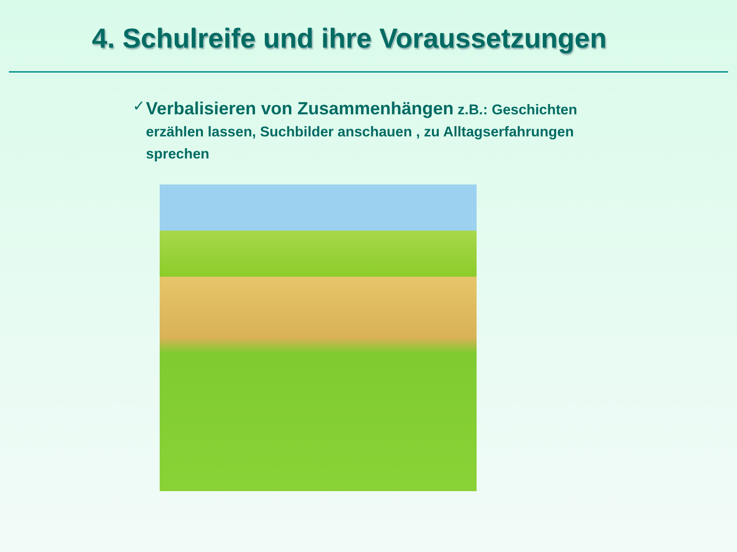4. Schulreife und ihre Voraussetzungen
✓
Verbalisieren von Zusammenhängen z.B.: Geschichten erzählen lassen, Suchbilder anschauen , zu Alltagserfahrungen sprechen